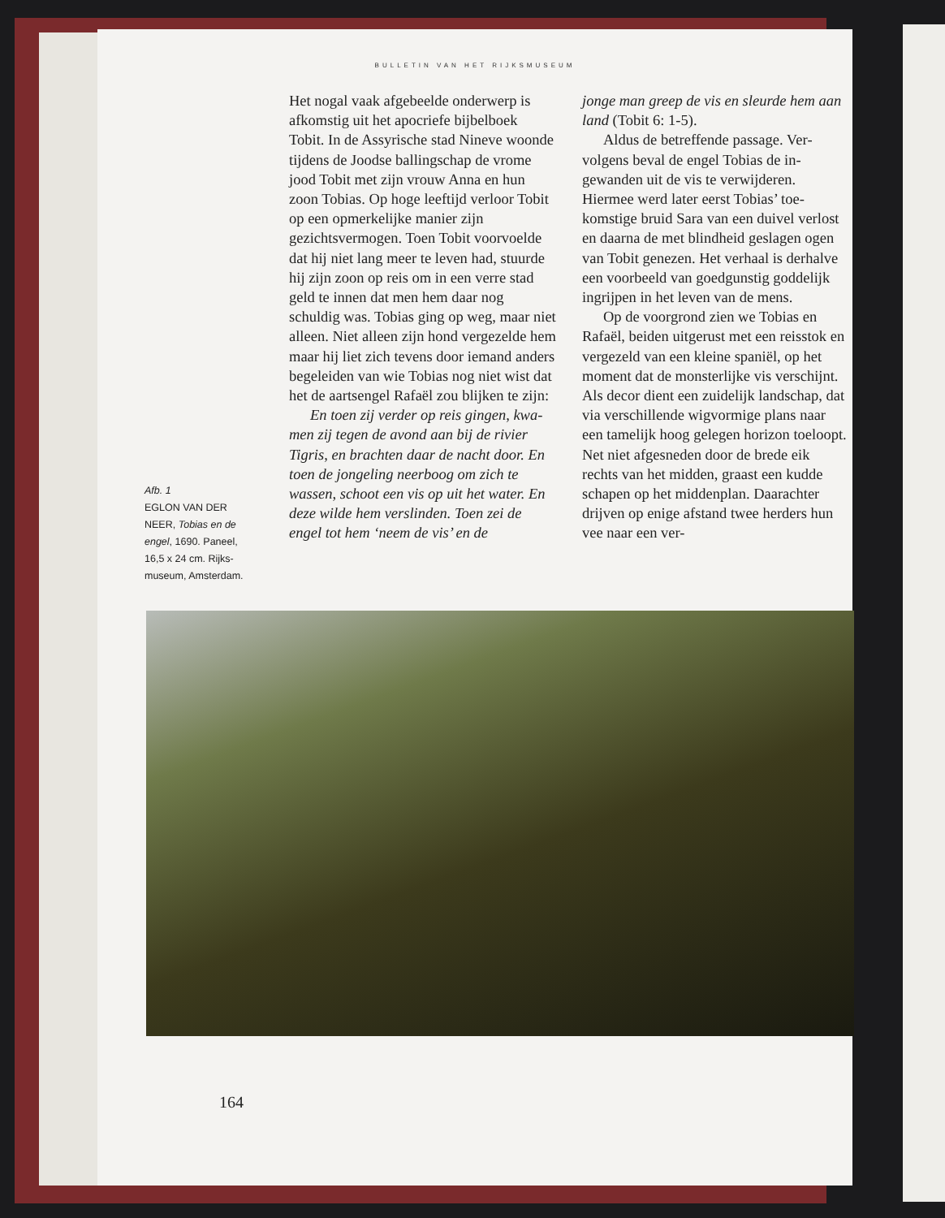BULLETIN VAN HET RIJKSMUSEUM
Het nogal vaak afgebeelde onderwerp is afkomstig uit het apocriefe bijbel­boek Tobit. In de Assyrische stad Nineve woonde tijdens de Joodse bal­lingschap de vrome jood Tobit met zijn vrouw Anna en hun zoon Tobias. Op hoge leeftijd verloor Tobit op een opmerkelijke manier zijn gezichtsver­mogen. Toen Tobit voorvoelde dat hij niet lang meer te leven had, stuurde hij zijn zoon op reis om in een verre stad geld te innen dat men hem daar nog schuldig was. Tobias ging op weg, maar niet alleen. Niet alleen zijn hond vergezelde hem maar hij liet zich te­vens door iemand anders begeleiden van wie Tobias nog niet wist dat het de aartsengel Rafaël zou blijken te zijn:
En toen zij verder op reis gingen, kwa­men zij tegen de avond aan bij de rivier Tigris, en brachten daar de nacht door. En toen de jongeling neerboog om zich te wassen, schoot een vis op uit het water. En deze wilde hem verslinden. Toen zei de engel tot hem ‘neem de vis’ en de
jonge man greep de vis en sleurde hem aan land (Tobit 6: 1-5).
Aldus de betreffende passage. Ver­volgens beval de engel Tobias de in­gewanden uit de vis te verwijderen. Hiermee werd later eerst Tobias’ toe­komstige bruid Sara van een duivel verlost en daarna de met blindheid geslagen ogen van Tobit genezen. Het verhaal is derhalve een voorbeeld van goedgunstig goddelijk ingrijpen in het leven van de mens.
Op de voorgrond zien we Tobias en Rafaël, beiden uitgerust met een reis­stok en vergezeld van een kleine spa­niël, op het moment dat de monster­lijke vis verschijnt. Als decor dient een zuidelijk landschap, dat via verschil­lende wigvormige plans naar een ta­melijk hoog gelegen horizon toeloopt. Net niet afgesneden door de brede eik rechts van het midden, graast een kudde schapen op het middenplan. Daarachter drijven op enige afstand twee herders hun vee naar een ver-
Afb. 1
EGLON VAN DER NEER, Tobias en de engel, 1690. Paneel, 16,5 x 24 cm. Rijks­museum, Amsterdam.
164